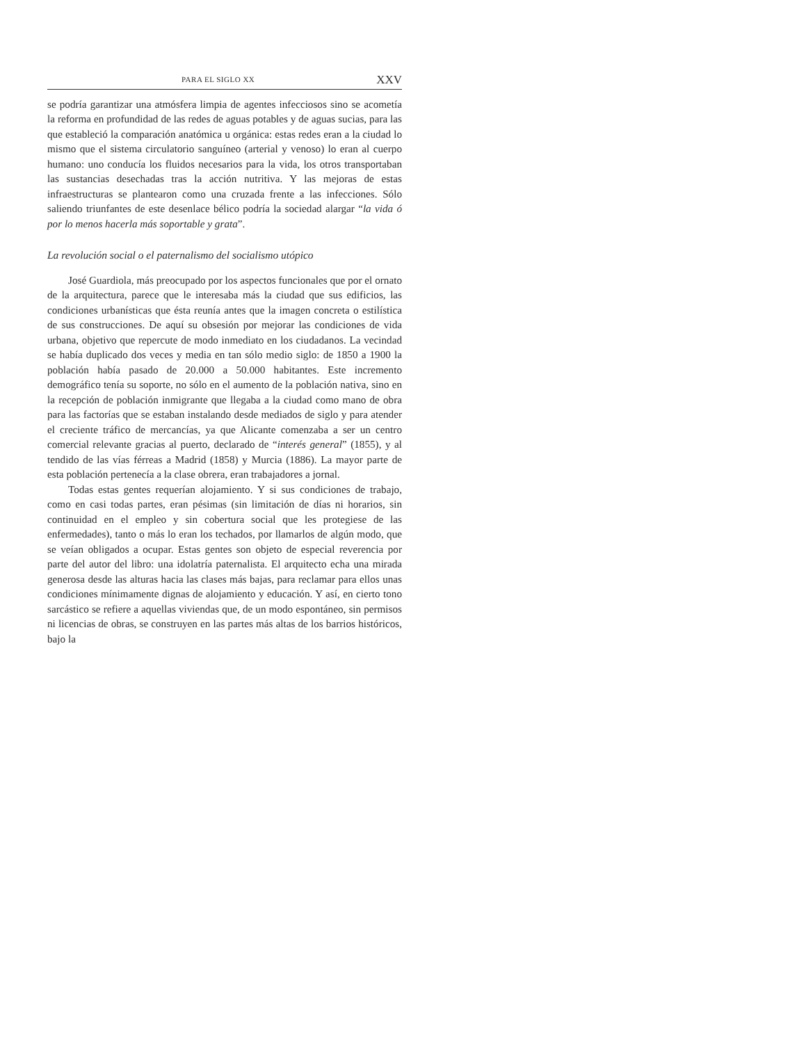PARA EL SIGLO XX XXV
se podría garantizar una atmósfera limpia de agentes infecciosos sino se acometía la reforma en profundidad de las redes de aguas potables y de aguas sucias, para las que estableció la comparación anatómica u orgánica: estas redes eran a la ciudad lo mismo que el sistema circulatorio sanguíneo (arterial y venoso) lo eran al cuerpo humano: uno conducía los fluidos necesarios para la vida, los otros transportaban las sustancias desechadas tras la acción nutritiva. Y las mejoras de estas infraestructuras se plantearon como una cruzada frente a las infecciones. Sólo saliendo triunfantes de este desenlace bélico podría la sociedad alargar “la vida ó por lo menos hacerla más soportable y grata”.
La revolución social o el paternalismo del socialismo utópico
José Guardiola, más preocupado por los aspectos funcionales que por el ornato de la arquitectura, parece que le interesaba más la ciudad que sus edificios, las condiciones urbanísticas que ésta reunía antes que la imagen concreta o estilística de sus construcciones. De aquí su obsesión por mejorar las condiciones de vida urbana, objetivo que repercute de modo inmediato en los ciudadanos. La vecindad se había duplicado dos veces y media en tan sólo medio siglo: de 1850 a 1900 la población había pasado de 20.000 a 50.000 habitantes. Este incremento demográfico tenía su soporte, no sólo en el aumento de la población nativa, sino en la recepción de población inmigrante que llegaba a la ciudad como mano de obra para las factorías que se estaban instalando desde mediados de siglo y para atender el creciente tráfico de mercancías, ya que Alicante comenzaba a ser un centro comercial relevante gracias al puerto, declarado de “interés general” (1855), y al tendido de las vías férreas a Madrid (1858) y Murcia (1886). La mayor parte de esta población pertenecía a la clase obrera, eran trabajadores a jornal.
Todas estas gentes requerían alojamiento. Y si sus condiciones de trabajo, como en casi todas partes, eran pésimas (sin limitación de días ni horarios, sin continuidad en el empleo y sin cobertura social que les protegiese de las enfermedades), tanto o más lo eran los techados, por llamarlos de algún modo, que se veían obligados a ocupar. Estas gentes son objeto de especial reverencia por parte del autor del libro: una idolatría paternalista. El arquitecto echa una mirada generosa desde las alturas hacia las clases más bajas, para reclamar para ellos unas condiciones mínimamente dignas de alojamiento y educación. Y así, en cierto tono sarcástico se refiere a aquellas viviendas que, de un modo espontáneo, sin permisos ni licencias de obras, se construyen en las partes más altas de los barrios históricos, bajo la